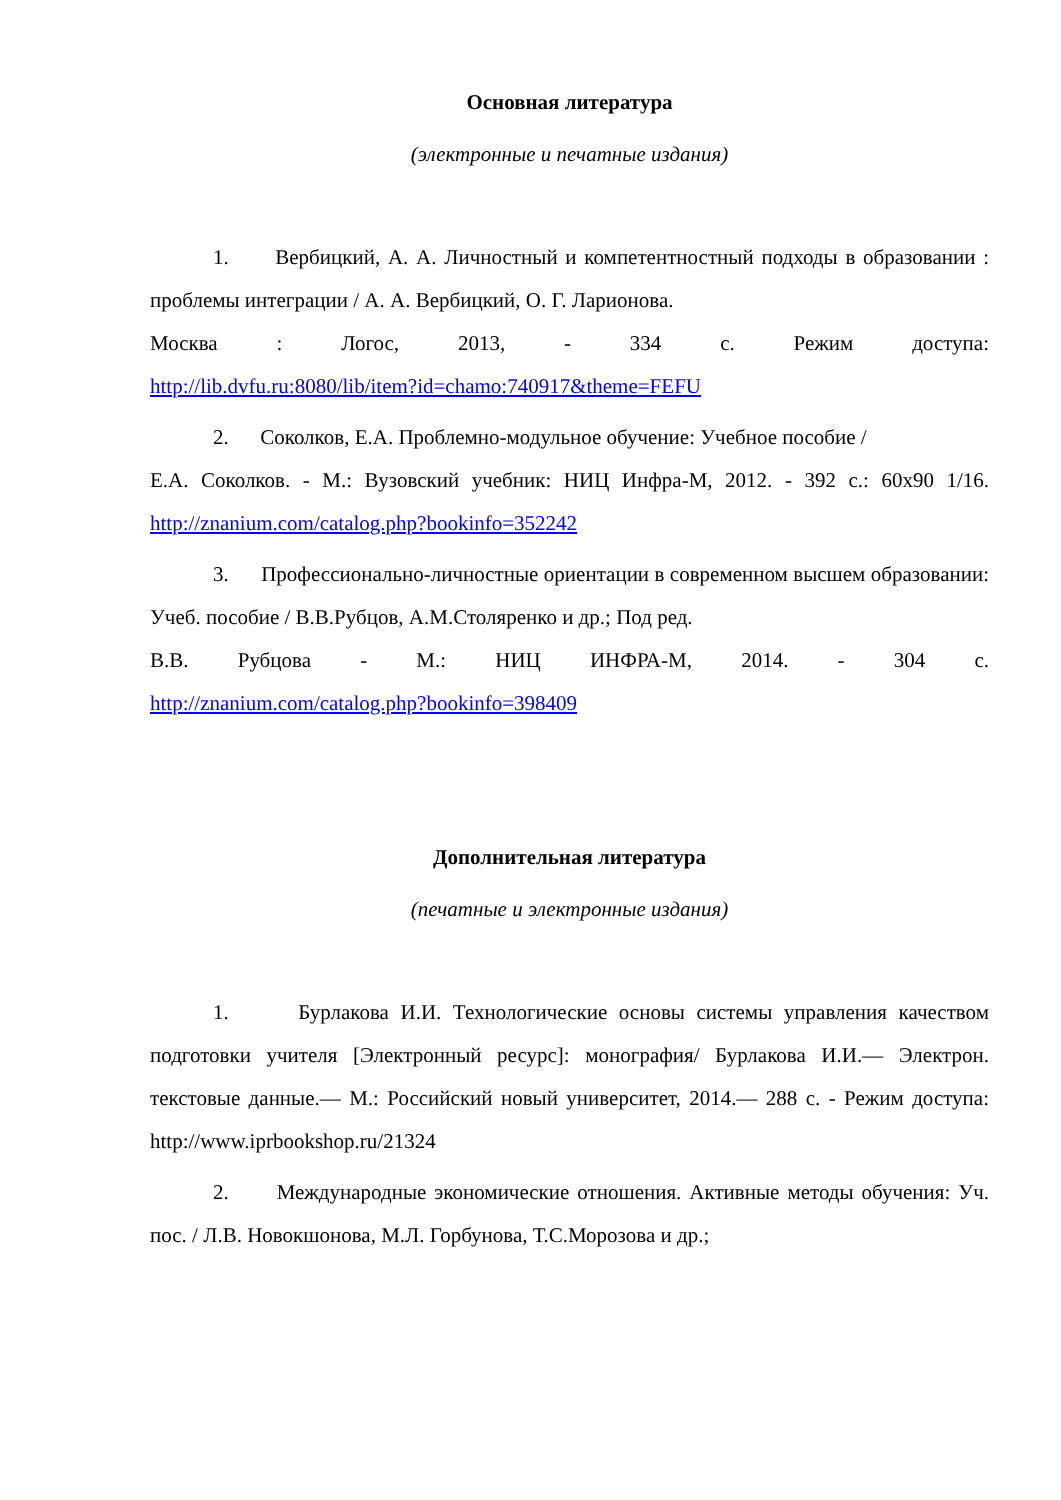Основная литература
(электронные и печатные издания)
1. Вербицкий, А. А. Личностный и компетентностный подходы в образовании : проблемы интеграции / А. А. Вербицкий, О. Г. Ларионова.
Москва : Логос, 2013, - 334 с. Режим доступа:
http://lib.dvfu.ru:8080/lib/item?id=chamo:740917&theme=FEFU
2. Соколков, Е.А. Проблемно-модульное обучение: Учебное пособие /
Е.А. Соколков. - М.: Вузовский учебник: НИЦ Инфра-М, 2012. - 392 с.: 60x90 1/16. http://znanium.com/catalog.php?bookinfo=352242
3. Профессионально-личностные ориентации в современном высшем образовании: Учеб. пособие / В.В.Рубцов, А.М.Столяренко и др.; Под ред.
В.В. Рубцова - М.: НИЦ ИНФРА-М, 2014. - 304 с.
http://znanium.com/catalog.php?bookinfo=398409
Дополнительная литература
(печатные и электронные издания)
1. Бурлакова И.И. Технологические основы системы управления качеством подготовки учителя [Электронный ресурс]: монография/ Бурлакова И.И.— Электрон. текстовые данные.— М.: Российский новый университет, 2014.— 288 с. - Режим доступа: http://www.iprbookshop.ru/21324
2. Международные экономические отношения. Активные методы обучения: Уч. пос. / Л.В. Новокшонова, М.Л. Горбунова, Т.С.Морозова и др.;